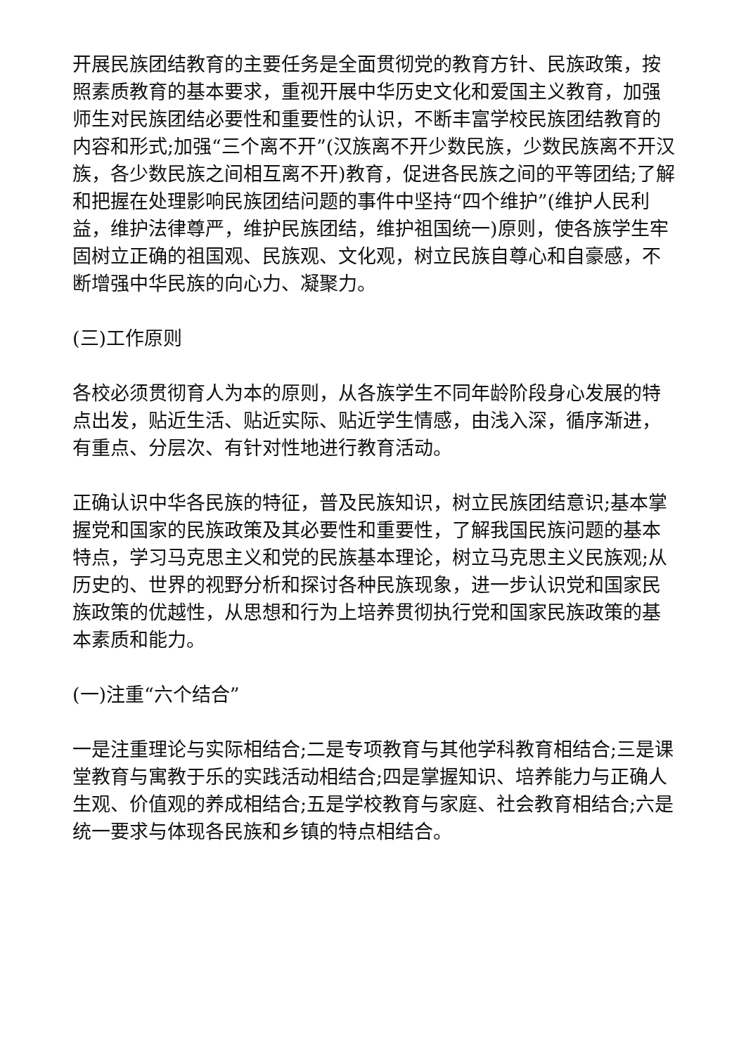开展民族团结教育的主要任务是全面贯彻党的教育方针、民族政策，按照素质教育的基本要求，重视开展中华历史文化和爱国主义教育，加强师生对民族团结必要性和重要性的认识，不断丰富学校民族团结教育的内容和形式;加强“三个离不开”(汉族离不开少数民族，少数民族离不开汉族，各少数民族之间相互离不开)教育，促进各民族之间的平等团结;了解和把握在处理影响民族团结问题的事件中坚持“四个维护”(维护人民利益，维护法律尊严，维护民族团结，维护祖国统一)原则，使各族学生牢固树立正确的祖国观、民族观、文化观，树立民族自尊心和自豪感，不断增强中华民族的向心力、凝聚力。
(三)工作原则
各校必须贯彻育人为本的原则，从各族学生不同年龄阶段身心发展的特点出发，贴近生活、贴近实际、贴近学生情感，由浅入深，循序渐进，有重点、分层次、有针对性地进行教育活动。
正确认识中华各民族的特征，普及民族知识，树立民族团结意识;基本掌握党和国家的民族政策及其必要性和重要性，了解我国民族问题的基本特点，学习马克思主义和党的民族基本理论，树立马克思主义民族观;从历史的、世界的视野分析和探讨各种民族现象，进一步认识党和国家民族政策的优越性，从思想和行为上培养贯彻执行党和国家民族政策的基本素质和能力。
(一)注重“六个结合”
一是注重理论与实际相结合;二是专项教育与其他学科教育相结合;三是课堂教育与寓教于乐的实践活动相结合;四是掌握知识、培养能力与正确人生观、价值观的养成相结合;五是学校教育与家庭、社会教育相结合;六是统一要求与体现各民族和乡镇的特点相结合。